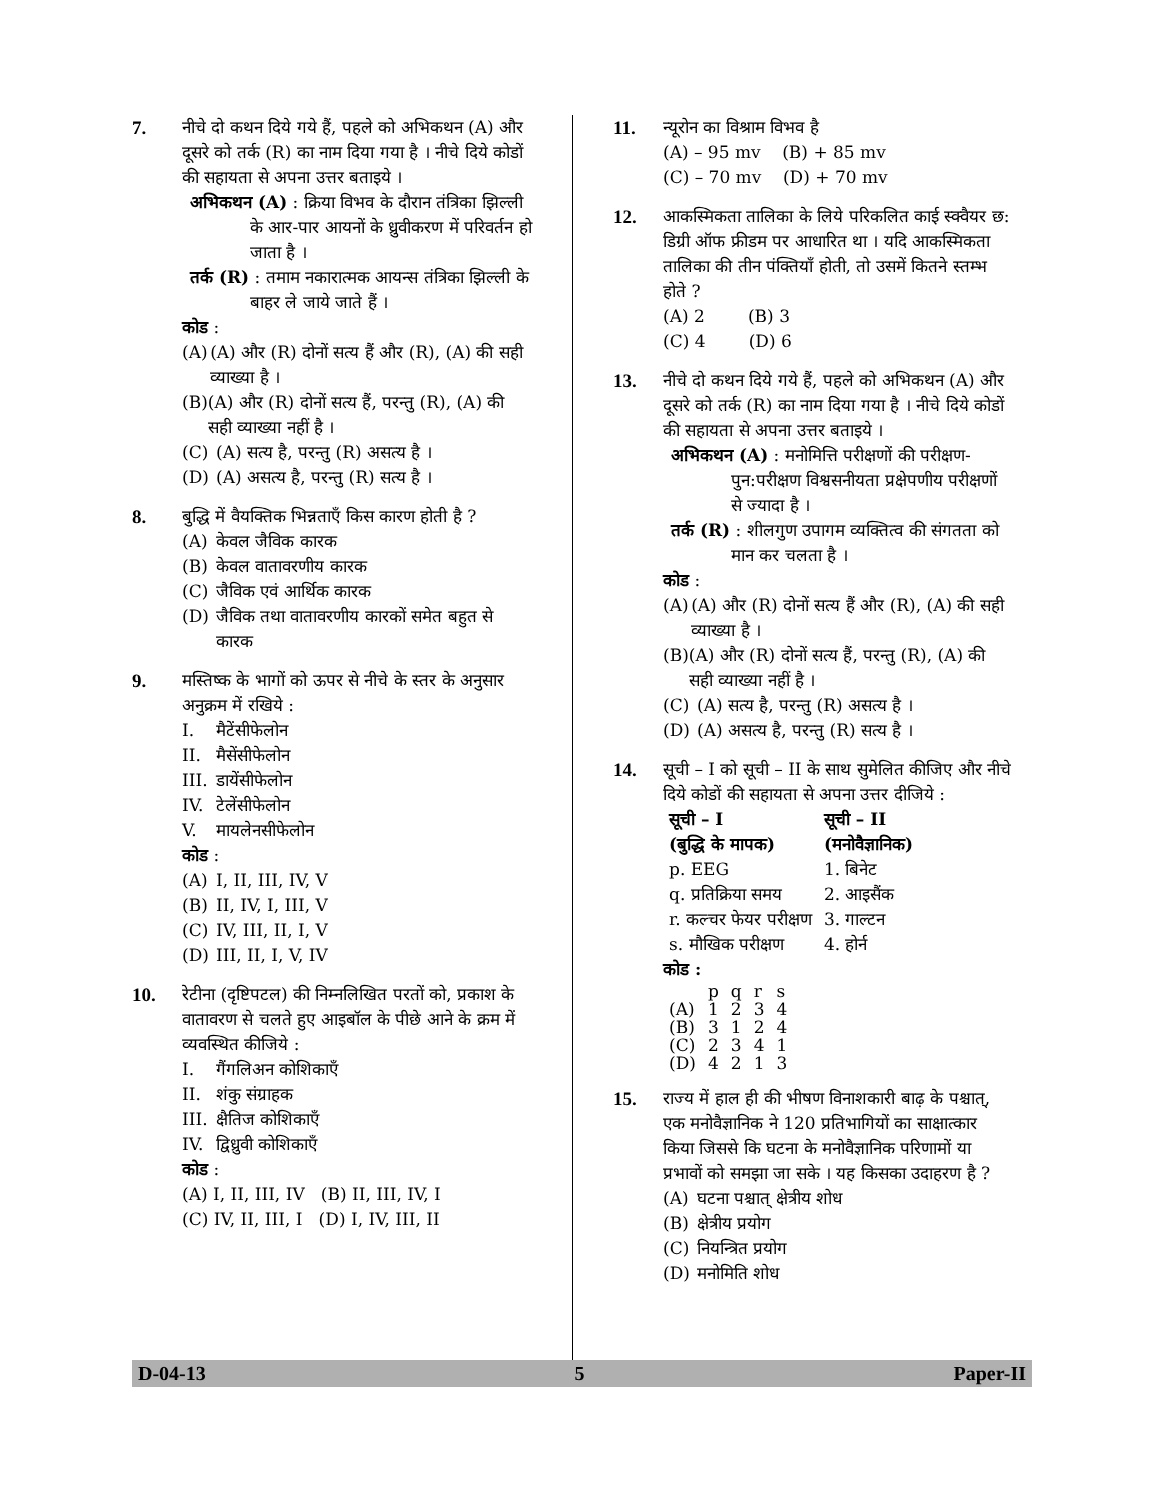7. नीचे दो कथन दिये गये हैं, पहले को अभिकथन (A) और दूसरे को तर्क (R) का नाम दिया गया है । नीचे दिये कोडों की सहायता से अपना उत्तर बताइये ।
अभिकथन (A) : क्रिया विभव के दौरान तंत्रिका झिल्ली के आर-पार आयनों के ध्रुवीकरण में परिवर्तन हो जाता है ।
तर्क (R) : तमाम नकारात्मक आयन्स तंत्रिका झिल्ली के बाहर ले जाये जाते हैं ।
कोड :
(A) (A) और (R) दोनों सत्य हैं और (R), (A) की सही व्याख्या है ।
(B) (A) और (R) दोनों सत्य हैं, परन्तु (R), (A) की सही व्याख्या नहीं है ।
(C) (A) सत्य है, परन्तु (R) असत्य है ।
(D) (A) असत्य है, परन्तु (R) सत्य है ।
8. बुद्धि में वैयक्तिक भिन्नताएँ किस कारण होती है ?
(A) केवल जैविक कारक
(B) केवल वातावरणीय कारक
(C) जैविक एवं आर्थिक कारक
(D) जैविक तथा वातावरणीय कारकों समेत बहुत से कारक
9. मस्तिष्क के भागों को ऊपर से नीचे के स्तर के अनुसार अनुक्रम में रखिये :
I. मैटेंसीफेलोन
II. मैसेंसीफेलोन
III. डायेंसीफेलोन
IV. टेलेंसीफेलोन
V. मायलेनसीफेलोन
कोड :
(A) I, II, III, IV, V
(B) II, IV, I, III, V
(C) IV, III, II, I, V
(D) III, II, I, V, IV
10. रेटीना (दृष्टिपटल) की निम्नलिखित परतों को, प्रकाश के वातावरण से चलते हुए आइबॉल के पीछे आने के क्रम में व्यवस्थित कीजिये :
I. गैंगलिअन कोशिकाएँ
II. शंकु संग्राहक
III. क्षैतिज कोशिकाएँ
IV. द्विध्रुवी कोशिकाएँ
कोड :
(A) I, II, III, IV (B) II, III, IV, I
(C) IV, II, III, I (D) I, IV, III, II
11. न्यूरोन का विश्राम विभव है
(A) – 95 mv (B) + 85 mv
(C) – 70 mv (D) + 70 mv
12. आकस्मिकता तालिका के लिये परिकलित काई स्क्वैयर छ: डिग्री ऑफ फ्रीडम पर आधारित था । यदि आकस्मिकता तालिका की तीन पंक्तियाँ होती, तो उसमें कितने स्तम्भ होते ?
(A) 2 (B) 3
(C) 4 (D) 6
13. नीचे दो कथन दिये गये हैं, पहले को अभिकथन (A) और दूसरे को तर्क (R) का नाम दिया गया है । नीचे दिये कोडों की सहायता से अपना उत्तर बताइये ।
अभिकथन (A) : मनोमित्ति परीक्षणों की परीक्षण-पुन:परीक्षण विश्वसनीयता प्रक्षेपणीय परीक्षणों से ज्यादा है ।
तर्क (R) : शीलगुण उपागम व्यक्तित्व की संगतता को मान कर चलता है ।
कोड :
(A) (A) और (R) दोनों सत्य हैं और (R), (A) की सही व्याख्या है ।
(B) (A) और (R) दोनों सत्य हैं, परन्तु (R), (A) की सही व्याख्या नहीं है ।
(C) (A) सत्य है, परन्तु (R) असत्य है ।
(D) (A) असत्य है, परन्तु (R) सत्य है ।
14. सूची – I को सूची – II के साथ सुमेलित कीजिए और नीचे दिये कोडों की सहायता से अपना उत्तर दीजिये :
| सूची – I (बुद्धि के मापक) | सूची – II (मनोवैज्ञानिक) |
| --- | --- |
| p. EEG | 1. बिनेट |
| q. प्रतिक्रिया समय | 2. आइसैंक |
| r. कल्चर फेयर परीक्षण | 3. गाल्टन |
| s. मौखिक परीक्षण | 4. होर्न |
कोड :
| | p | q | r | s |
| (A) | 1 | 2 | 3 | 4 |
| (B) | 3 | 1 | 2 | 4 |
| (C) | 2 | 3 | 4 | 1 |
| (D) | 4 | 2 | 1 | 3 |
15. राज्य में हाल ही की भीषण विनाशकारी बाढ़ के पश्चात्, एक मनोवैज्ञानिक ने 120 प्रतिभागियों का साक्षात्कार किया जिससे कि घटना के मनोवैज्ञानिक परिणामों या प्रभावों को समझा जा सके । यह किसका उदाहरण है ?
(A) घटना पश्चात् क्षेत्रीय शोध
(B) क्षेत्रीय प्रयोग
(C) नियन्त्रित प्रयोग
(D) मनोमिति शोध
D-04-13 5 Paper-II